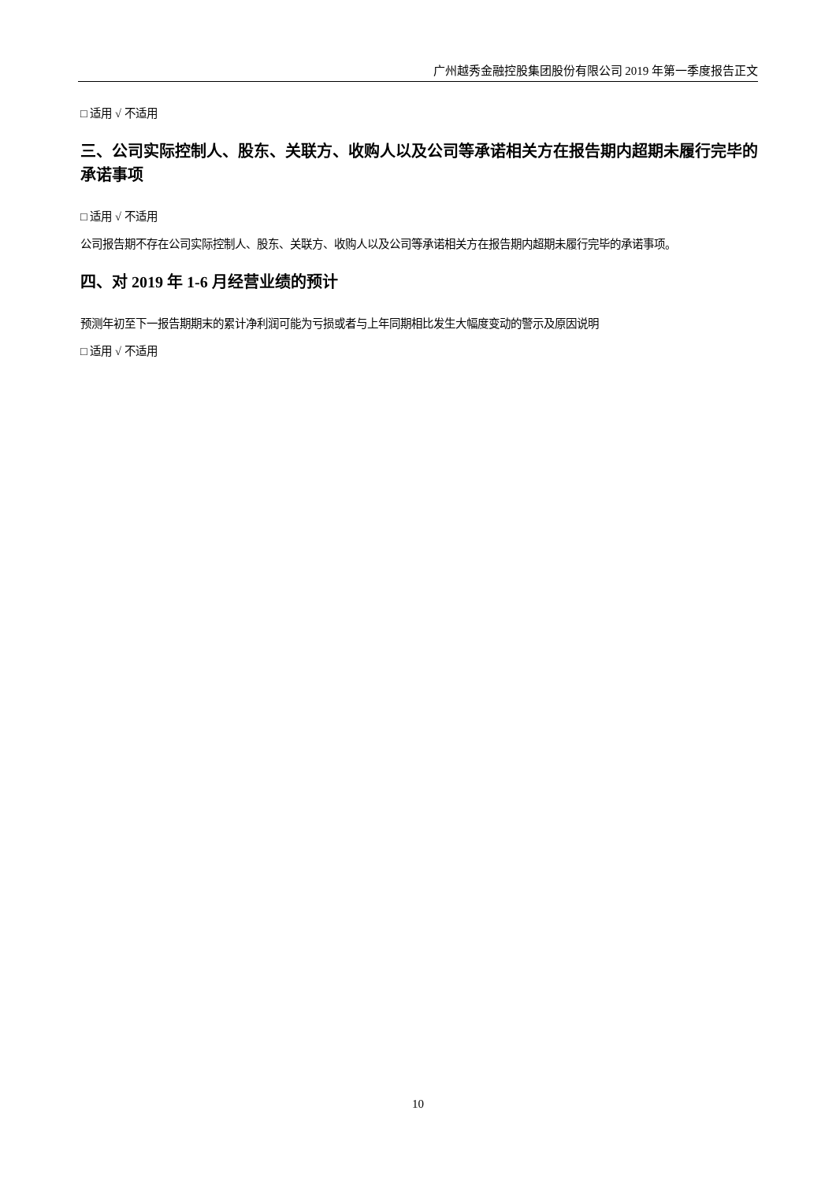广州越秀金融控股集团股份有限公司 2019 年第一季度报告正文
□ 适用 √ 不适用
三、公司实际控制人、股东、关联方、收购人以及公司等承诺相关方在报告期内超期未履行完毕的承诺事项
□ 适用 √ 不适用
公司报告期不存在公司实际控制人、股东、关联方、收购人以及公司等承诺相关方在报告期内超期未履行完毕的承诺事项。
四、对 2019 年 1-6 月经营业绩的预计
预测年初至下一报告期期末的累计净利润可能为亏损或者与上年同期相比发生大幅度变动的警示及原因说明
□ 适用 √ 不适用
10